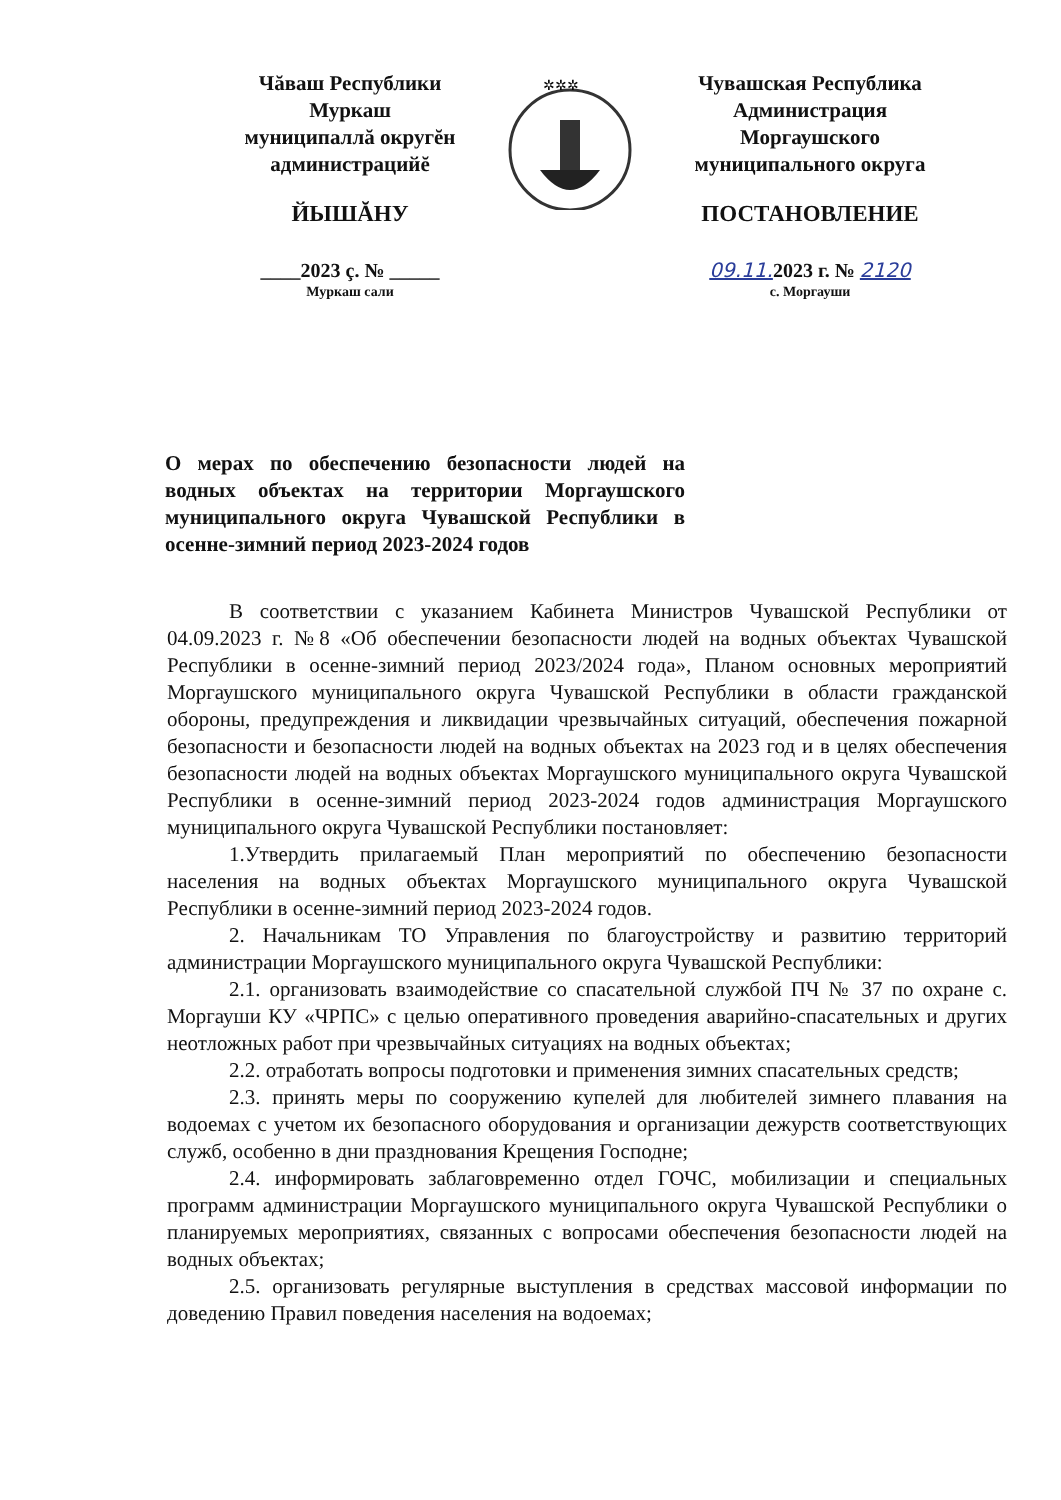Чăваш Республики
Муркаш
муниципаллă округĕн
администрацийĕ
ЙЫШĂНУ
____2023 ç. № _____
Муркаш сали
✲✲✲
Чувашская Республика
Администрация
Моргаушского
муниципального округа
ПОСТАНОВЛЕНИЕ
09.11. 2023 г. № 2120
с. Моргауши
О мерах по обеспечению безопасности людей на водных объектах на территории Моргаушского муниципального округа Чувашской Республики в осенне-зимний период 2023-2024 годов
В соответствии с указанием Кабинета Министров Чувашской Республики от 04.09.2023 г. №8 «Об обеспечении безопасности людей на водных объектах Чувашской Республики в осенне-зимний период 2023/2024 года», Планом основных мероприятий Моргаушского муниципального округа Чувашской Республики в области гражданской обороны, предупреждения и ликвидации чрезвычайных ситуаций, обеспечения пожарной безопасности и безопасности людей на водных объектах на 2023 год и в целях обеспечения безопасности людей на водных объектах Моргаушского муниципального округа Чувашской Республики в осенне-зимний период 2023-2024 годов администрация Моргаушского муниципального округа Чувашской Республики постановляет:
1.Утвердить прилагаемый План мероприятий по обеспечению безопасности населения на водных объектах Моргаушского муниципального округа Чувашской Республики в осенне-зимний период 2023-2024 годов.
2. Начальникам ТО Управления по благоустройству и развитию территорий администрации Моргаушского муниципального округа Чувашской Республики:
2.1. организовать взаимодействие со спасательной службой ПЧ № 37 по охране с. Моргауши КУ «ЧРПС» с целью оперативного проведения аварийно-спасательных и других неотложных работ при чрезвычайных ситуациях на водных объектах;
2.2. отработать вопросы подготовки и применения зимних спасательных средств;
2.3. принять меры по сооружению купелей для любителей зимнего плавания на водоемах с учетом их безопасного оборудования и организации дежурств соответствующих служб, особенно в дни празднования Крещения Господне;
2.4. информировать заблаговременно отдел ГОЧС, мобилизации и специальных программ администрации Моргаушского муниципального округа Чувашской Республики о планируемых мероприятиях, связанных с вопросами обеспечения безопасности людей на водных объектах;
2.5. организовать регулярные выступления в средствах массовой информации по доведению Правил поведения населения на водоемах;